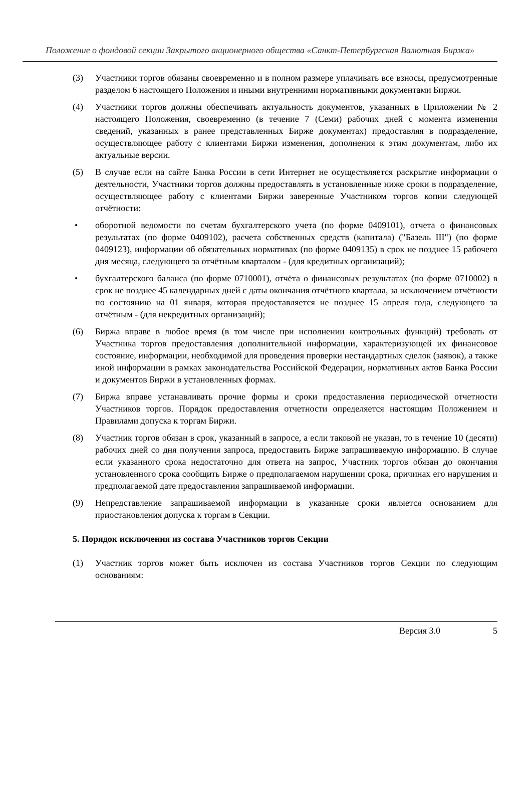Положение о фондовой секции Закрытого акционерного общества «Санкт-Петербургская Валютная Биржа»
(3) Участники торгов обязаны своевременно и в полном размере уплачивать все взносы, предусмотренные разделом 6 настоящего Положения и иными внутренними нормативными документами Биржи.
(4) Участники торгов должны обеспечивать актуальность документов, указанных в Приложении № 2 настоящего Положения, своевременно (в течение 7 (Семи) рабочих дней с момента изменения сведений, указанных в ранее представленных Бирже документах) предоставляя в подразделение, осуществляющее работу с клиентами Биржи изменения, дополнения к этим документам, либо их актуальные версии.
(5) В случае если на сайте Банка России в сети Интернет не осуществляется раскрытие информации о деятельности, Участники торгов должны предоставлять в установленные ниже сроки в подразделение, осуществляющее работу с клиентами Биржи заверенные Участником торгов копии следующей отчётности:
• оборотной ведомости по счетам бухгалтерского учета (по форме 0409101), отчета о финансовых результатах (по форме 0409102), расчета собственных средств (капитала) ("Базель III") (по форме 0409123), информации об обязательных нормативах (по форме 0409135) в срок не позднее 15 рабочего дня месяца, следующего за отчётным кварталом - (для кредитных организаций);
• бухгалтерского баланса (по форме 0710001), отчёта о финансовых результатах (по форме 0710002) в срок не позднее 45 календарных дней с даты окончания отчётного квартала, за исключением отчётности по состоянию на 01 января, которая предоставляется не позднее 15 апреля года, следующего за отчётным - (для некредитных организаций);
(6) Биржа вправе в любое время (в том числе при исполнении контрольных функций) требовать от Участника торгов предоставления дополнительной информации, характеризующей их финансовое состояние, информации, необходимой для проведения проверки нестандартных сделок (заявок), а также иной информации в рамках законодательства Российской Федерации, нормативных актов Банка России и документов Биржи в установленных формах.
(7) Биржа вправе устанавливать прочие формы и сроки предоставления периодической отчетности Участников торгов. Порядок предоставления отчетности определяется настоящим Положением и Правилами допуска к торгам Биржи.
(8) Участник торгов обязан в срок, указанный в запросе, а если таковой не указан, то в течение 10 (десяти) рабочих дней со дня получения запроса, предоставить Бирже запрашиваемую информацию. В случае если указанного срока недостаточно для ответа на запрос, Участник торгов обязан до окончания установленного срока сообщить Бирже о предполагаемом нарушении срока, причинах его нарушения и предполагаемой дате предоставления запрашиваемой информации.
(9) Непредставление запрашиваемой информации в указанные сроки является основанием для приостановления допуска к торгам в Секции.
5. Порядок исключения из состава Участников торгов Секции
(1) Участник торгов может быть исключен из состава Участников торгов Секции по следующим основаниям:
Версия 3.0 5